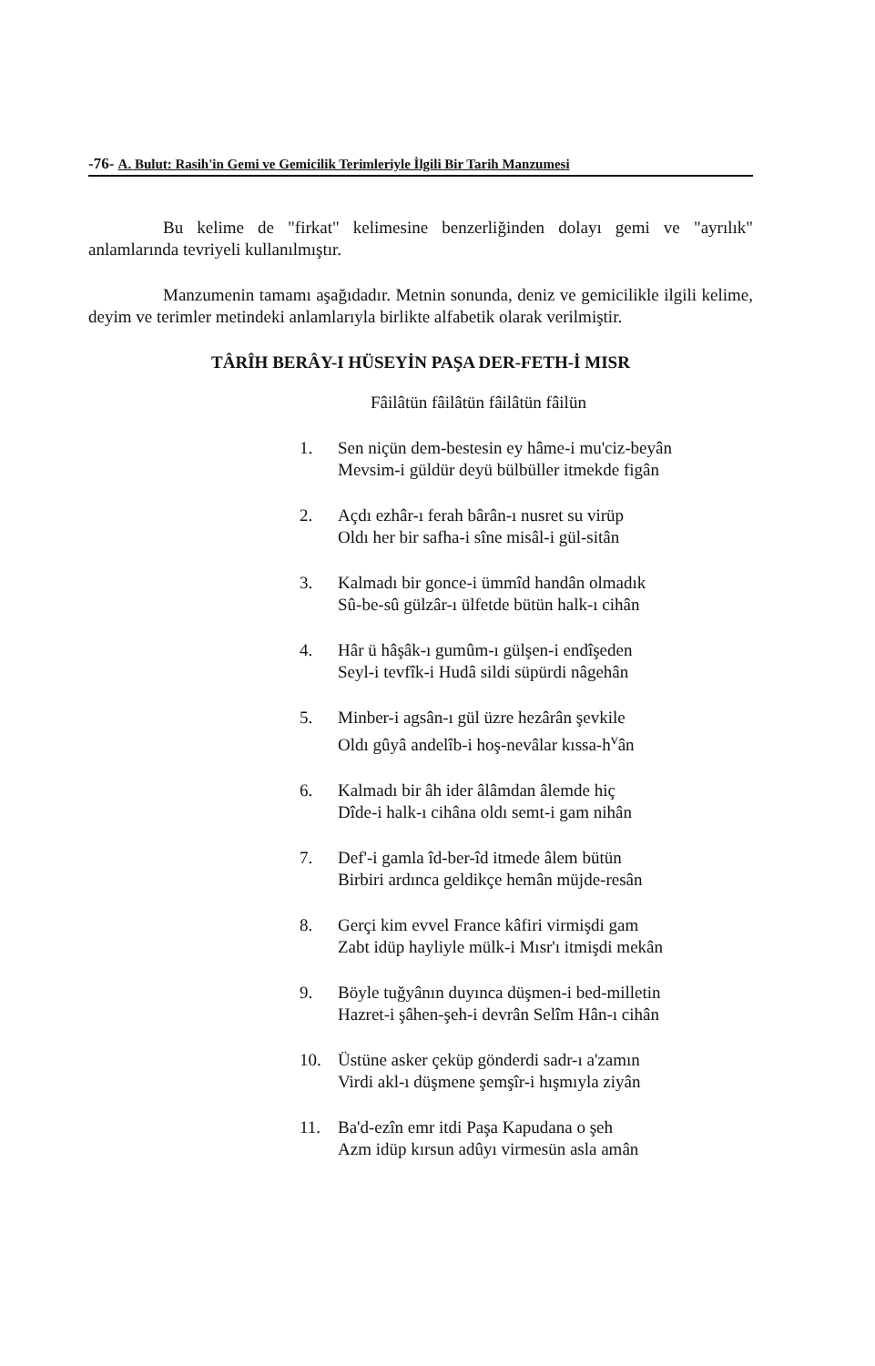-76- A. Bulut: Rasih'in Gemi ve Gemicilik Terimleriyle İlgili Bir Tarih Manzumesi
Bu kelime de "firkat" kelimesine benzerliğinden dolayı gemi ve "ayrılık" anlamlarında tevriyeli kullanılmıştır.
Manzumenin tamamı aşağıdadır. Metnin sonunda, deniz ve gemicilikle ilgili kelime, deyim ve terimler metindeki anlamlarıyla birlikte alfabetik olarak verilmiştir.
TÂRÎH BERÂY-I HÜSEYİN PAŞA DER-FETH-İ MISR
Fâilâtün fâilâtün fâilâtün fâilün
1. Sen niçün dem-bestesin ey hâme-i mu'ciz-beyân
Mevsim-i güldür deyü bülbüller itmekde figân
2. Açdı ezhâr-ı ferah bârân-ı nusret su virüp
Oldı her bir safha-i sîne misâl-i gül-sitân
3. Kalmadı bir gonce-i ümmîd handân olmadık
Sû-be-sû gülzâr-ı ülfetde bütün halk-ı cihân
4. Hâr ü hâşâk-ı gumûm-ı gülşen-i endîşeden
Seyl-i tevfîk-i Hudâ sildi süpürdi nâgehân
5. Minber-i agsân-ı gül üzre hezârân şevkile
Oldı gûyâ andelîb-i hoş-nevâlar kıssa-h<sup>v</sup>ân
6. Kalmadı bir âh ider âlâmdan âlemde hiç
Dîde-i halk-ı cihâna oldı semt-i gam nihân
7. Def'-i gamla îd-ber-îd itmede âlem bütün
Birbiri ardınca geldikçe hemân müjde-resân
8. Gerçi kim evvel France kâfiri virmişdi gam
Zabt idüp hayliyle mülk-i Mısr'ı itmişdi mekân
9. Böyle tuğyânın duyınca düşmen-i bed-milletin
Hazret-i şâhen-şeh-i devrân Selîm Hân-ı cihân
10. Üstüne asker çeküp gönderdi sadr-ı a'zamın
Virdi akl-ı düşmene şemşîr-i hışmıyla ziyân
11. Ba'd-ezîn emr itdi Paşa Kapudana o şeh
Azm idüp kırsun adûyı virmesün asla amân